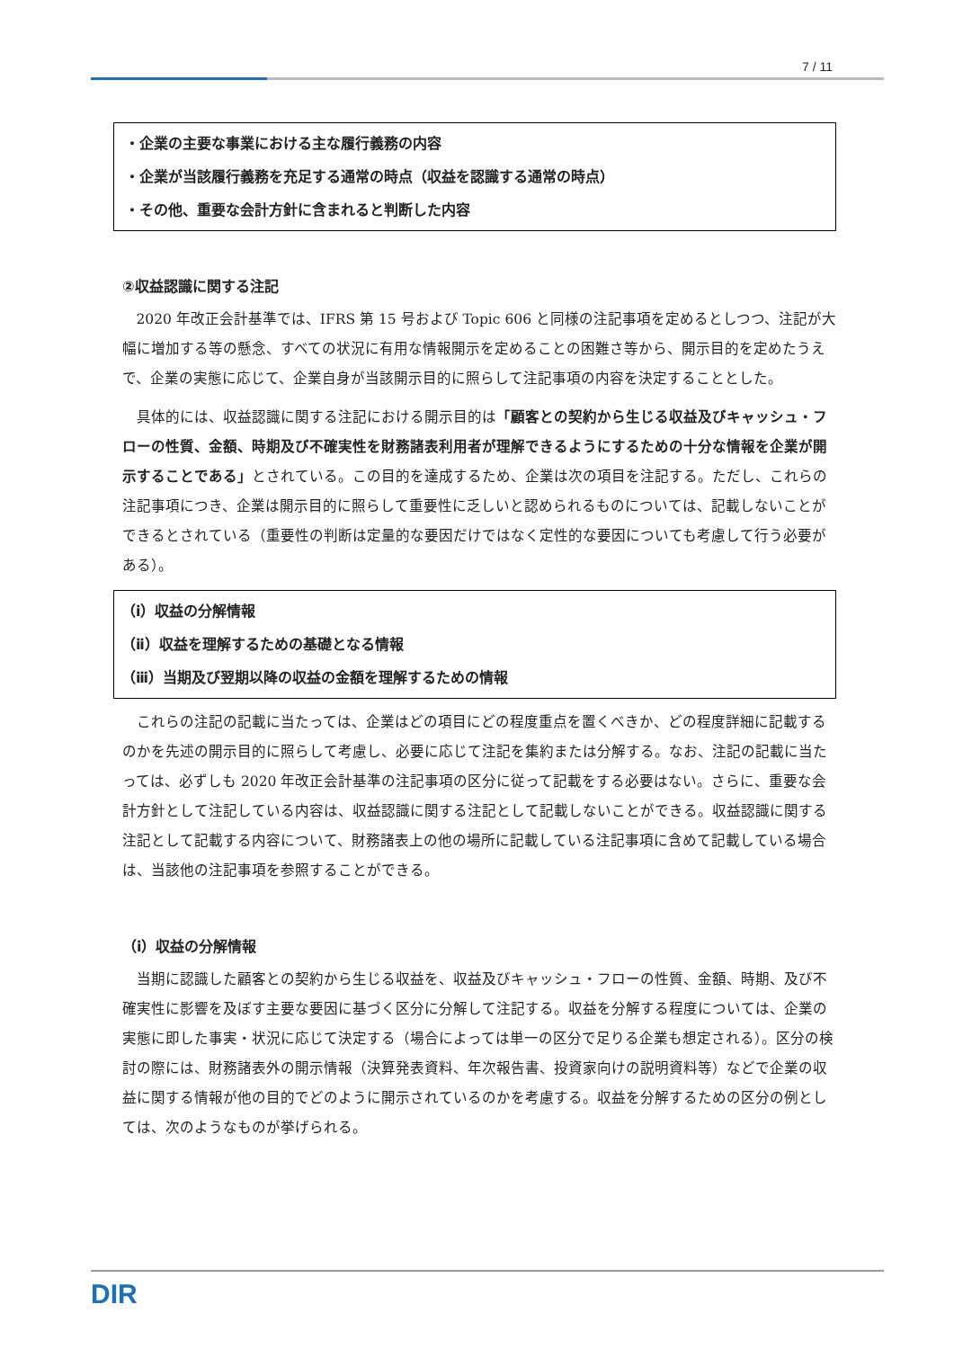7 / 11
・企業の主要な事業における主な履行義務の内容
・企業が当該履行義務を充足する通常の時点（収益を認識する通常の時点）
・その他、重要な会計方針に含まれると判断した内容
②収益認識に関する注記
2020 年改正会計基準では、IFRS 第 15 号および Topic 606 と同様の注記事項を定めるとしつつ、注記が大幅に増加する等の懸念、すべての状況に有用な情報開示を定めることの困難さ等から、開示目的を定めたうえで、企業の実態に応じて、企業自身が当該開示目的に照らして注記事項の内容を決定することとした。
具体的には、収益認識に関する注記における開示目的は「顧客との契約から生じる収益及びキャッシュ・フローの性質、金額、時期及び不確実性を財務諸表利用者が理解できるようにするための十分な情報を企業が開示することである」とされている。この目的を達成するため、企業は次の項目を注記する。ただし、これらの注記事項につき、企業は開示目的に照らして重要性に乏しいと認められるものについては、記載しないことができるとされている（重要性の判断は定量的な要因だけではなく定性的な要因についても考慮して行う必要がある）。
（ⅰ）収益の分解情報
（ⅱ）収益を理解するための基礎となる情報
（ⅲ）当期及び翌期以降の収益の金額を理解するための情報
これらの注記の記載に当たっては、企業はどの項目にどの程度重点を置くべきか、どの程度詳細に記載するのかを先述の開示目的に照らして考慮し、必要に応じて注記を集約または分解する。なお、注記の記載に当たっては、必ずしも 2020 年改正会計基準の注記事項の区分に従って記載をする必要はない。さらに、重要な会計方針として注記している内容は、収益認識に関する注記として記載しないことができる。収益認識に関する注記として記載する内容について、財務諸表上の他の場所に記載している注記事項に含めて記載している場合は、当該他の注記事項を参照することができる。
（ⅰ）収益の分解情報
当期に認識した顧客との契約から生じる収益を、収益及びキャッシュ・フローの性質、金額、時期、及び不確実性に影響を及ぼす主要な要因に基づく区分に分解して注記する。収益を分解する程度については、企業の実態に即した事実・状況に応じて決定する（場合によっては単一の区分で足りる企業も想定される）。区分の検討の際には、財務諸表外の開示情報（決算発表資料、年次報告書、投資家向けの説明資料等）などで企業の収益に関する情報が他の目的でどのように開示されているのかを考慮する。収益を分解するための区分の例としては、次のようなものが挙げられる。
DIR